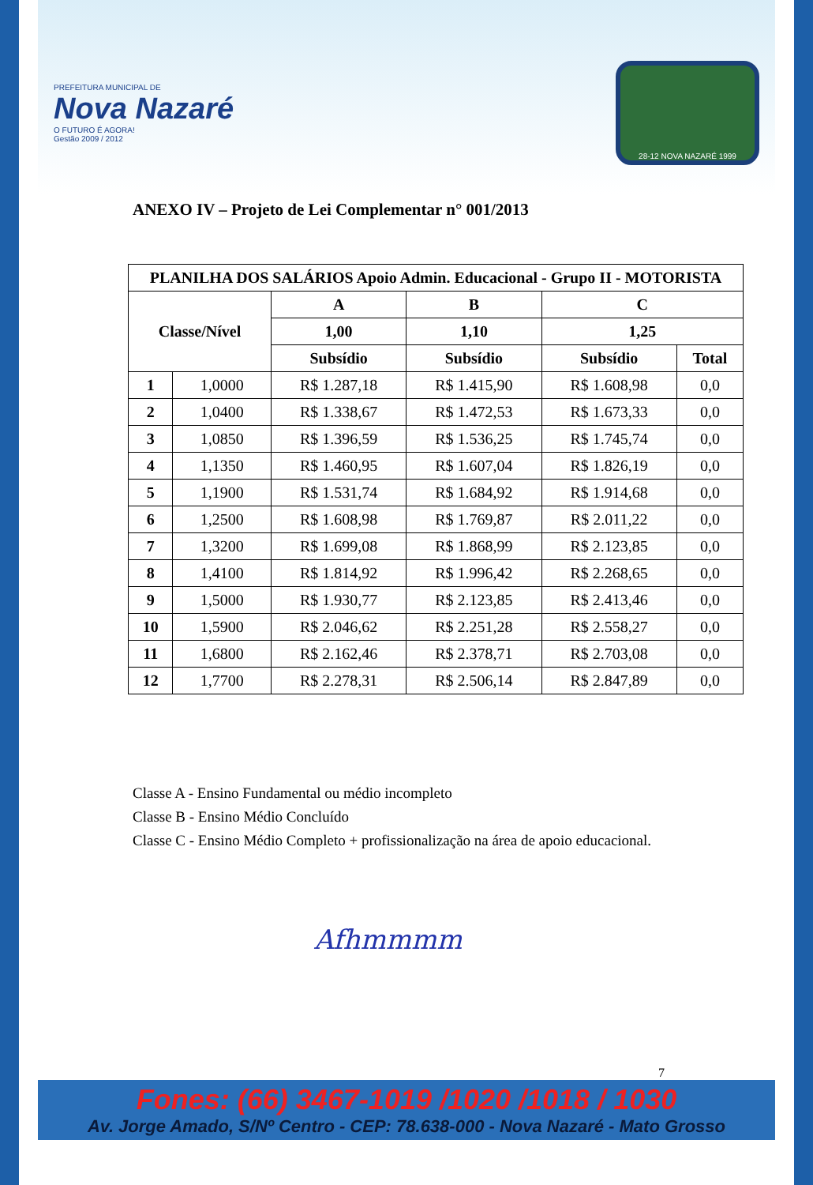PREFEITURA MUNICIPAL DE
Nova Nazaré
O FUTURO É AGORA!
Gestão 2009 / 2012
28-12 NOVA NAZARÉ 1999
ANEXO IV – Projeto de Lei Complementar n° 001/2013
| PLANILHA DOS SALÁRIOS Apoio Admin. Educacional - Grupo II - MOTORISTA | | | | | |
| --- | --- | --- | --- | --- | --- |
| Classe/Nível | | A | B | C | |
| | | 1,00 | 1,10 | 1,25 | |
| | | Subsídio | Subsídio | Subsídio | Total |
| 1 | 1,0000 | R$ 1.287,18 | R$ 1.415,90 | R$ 1.608,98 | 0,0 |
| 2 | 1,0400 | R$ 1.338,67 | R$ 1.472,53 | R$ 1.673,33 | 0,0 |
| 3 | 1,0850 | R$ 1.396,59 | R$ 1.536,25 | R$ 1.745,74 | 0,0 |
| 4 | 1,1350 | R$ 1.460,95 | R$ 1.607,04 | R$ 1.826,19 | 0,0 |
| 5 | 1,1900 | R$ 1.531,74 | R$ 1.684,92 | R$ 1.914,68 | 0,0 |
| 6 | 1,2500 | R$ 1.608,98 | R$ 1.769,87 | R$ 2.011,22 | 0,0 |
| 7 | 1,3200 | R$ 1.699,08 | R$ 1.868,99 | R$ 2.123,85 | 0,0 |
| 8 | 1,4100 | R$ 1.814,92 | R$ 1.996,42 | R$ 2.268,65 | 0,0 |
| 9 | 1,5000 | R$ 1.930,77 | R$ 2.123,85 | R$ 2.413,46 | 0,0 |
| 10 | 1,5900 | R$ 2.046,62 | R$ 2.251,28 | R$ 2.558,27 | 0,0 |
| 11 | 1,6800 | R$ 2.162,46 | R$ 2.378,71 | R$ 2.703,08 | 0,0 |
| 12 | 1,7700 | R$ 2.278,31 | R$ 2.506,14 | R$ 2.847,89 | 0,0 |
Classe A - Ensino Fundamental ou médio incompleto
Classe B - Ensino Médio Concluído
Classe C - Ensino Médio Completo + profissionalização na área de apoio educacional.
Afhmmmm
7
Fones: (66) 3467-1019 /1020 /1018 / 1030
Av. Jorge Amado, S/Nº Centro - CEP: 78.638-000 - Nova Nazaré - Mato Grosso